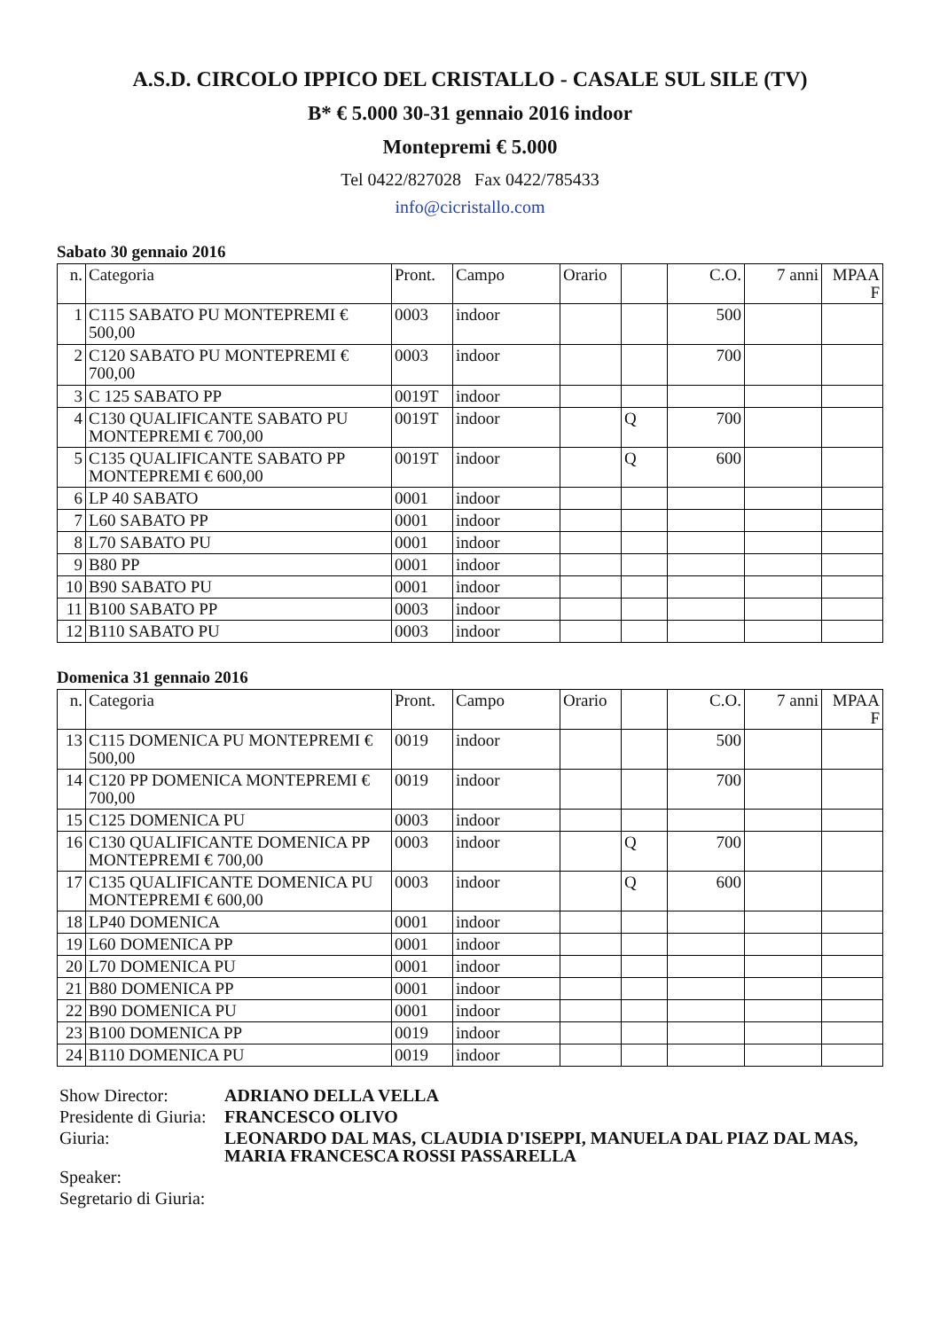A.S.D. CIRCOLO IPPICO DEL CRISTALLO - CASALE SUL SILE (TV)
B* € 5.000 30-31 gennaio 2016 indoor
Montepremi € 5.000
Tel 0422/827028 Fax 0422/785433
info@cicristallo.com
Sabato 30 gennaio 2016
| n. | Categoria | Pront. | Campo | Orario | | C.O. | 7 anni | MPAA F |
| 1 | C115 SABATO PU MONTEPREMI € 500,00 | 0003 | indoor | | | 500 | | |
| 2 | C120 SABATO PU MONTEPREMI € 700,00 | 0003 | indoor | | | 700 | | |
| 3 | C 125 SABATO PP | 0019T | indoor | | | | | |
| 4 | C130 QUALIFICANTE SABATO PU MONTEPREMI € 700,00 | 0019T | indoor | | Q | 700 | | |
| 5 | C135 QUALIFICANTE SABATO PP MONTEPREMI € 600,00 | 0019T | indoor | | Q | 600 | | |
| 6 | LP 40 SABATO | 0001 | indoor | | | | | |
| 7 | L60 SABATO PP | 0001 | indoor | | | | | |
| 8 | L70 SABATO PU | 0001 | indoor | | | | | |
| 9 | B80 PP | 0001 | indoor | | | | | |
| 10 | B90 SABATO PU | 0001 | indoor | | | | | |
| 11 | B100 SABATO PP | 0003 | indoor | | | | | |
| 12 | B110 SABATO PU | 0003 | indoor | | | | | |
Domenica 31 gennaio 2016
| n. | Categoria | Pront. | Campo | Orario | | C.O. | 7 anni | MPAA F |
| 13 | C115 DOMENICA PU MONTEPREMI € 500,00 | 0019 | indoor | | | 500 | | |
| 14 | C120 PP DOMENICA MONTEPREMI € 700,00 | 0019 | indoor | | | 700 | | |
| 15 | C125 DOMENICA PU | 0003 | indoor | | | | | |
| 16 | C130 QUALIFICANTE DOMENICA PP MONTEPREMI € 700,00 | 0003 | indoor | | Q | 700 | | |
| 17 | C135 QUALIFICANTE DOMENICA PU MONTEPREMI € 600,00 | 0003 | indoor | | Q | 600 | | |
| 18 | LP40 DOMENICA | 0001 | indoor | | | | | |
| 19 | L60 DOMENICA PP | 0001 | indoor | | | | | |
| 20 | L70 DOMENICA PU | 0001 | indoor | | | | | |
| 21 | B80 DOMENICA PP | 0001 | indoor | | | | | |
| 22 | B90 DOMENICA PU | 0001 | indoor | | | | | |
| 23 | B100 DOMENICA PP | 0019 | indoor | | | | | |
| 24 | B110 DOMENICA PU | 0019 | indoor | | | | | |
| Show Director: | ADRIANO DELLA VELLA |
| Presidente di Giuria: | FRANCESCO OLIVO |
| Giuria: | LEONARDO DAL MAS, CLAUDIA D'ISEPPI, MANUELA DAL PIAZ DAL MAS, MARIA FRANCESCA ROSSI PASSARELLA |
| Speaker: | |
| Segretario di Giuria: | |